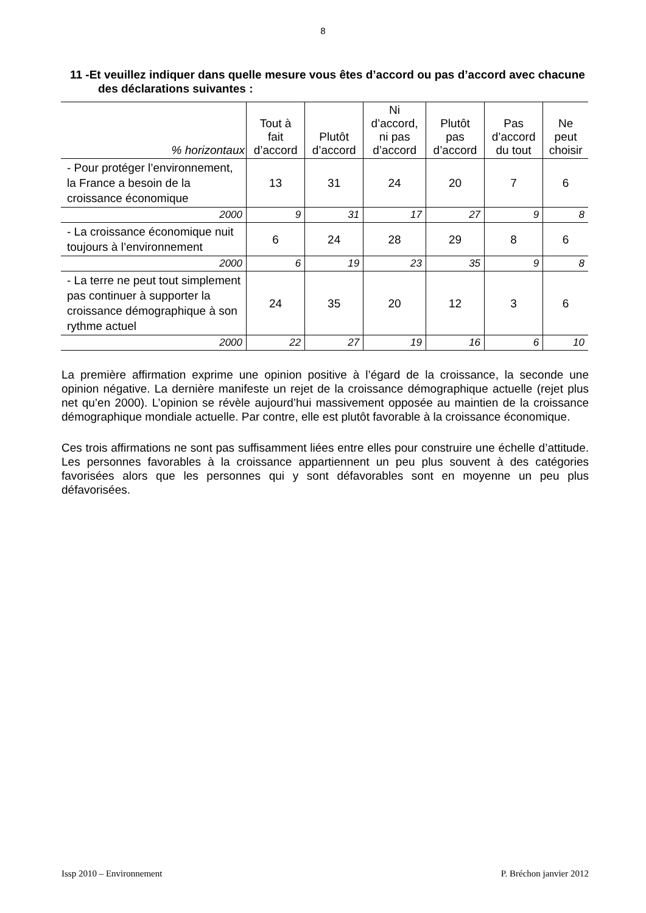8
11 -Et veuillez indiquer dans quelle mesure vous êtes d’accord ou pas d’accord avec chacune des déclarations suivantes :
| % horizontaux | Tout à fait d’accord | Plutôt d’accord | Ni d’accord, ni pas d’accord | Plutôt pas d’accord | Pas d’accord du tout | Ne peut choisir |
| --- | --- | --- | --- | --- | --- | --- |
| - Pour protéger l’environnement, la France a besoin de la croissance économique | 13 | 31 | 24 | 20 | 7 | 6 |
| 2000 | 9 | 31 | 17 | 27 | 9 | 8 |
| - La croissance économique nuit toujours à l’environnement | 6 | 24 | 28 | 29 | 8 | 6 |
| 2000 | 6 | 19 | 23 | 35 | 9 | 8 |
| - La terre ne peut tout simplement pas continuer à supporter la croissance démographique à son rythme actuel | 24 | 35 | 20 | 12 | 3 | 6 |
| 2000 | 22 | 27 | 19 | 16 | 6 | 10 |
La première affirmation exprime une opinion positive à l’égard de la croissance, la seconde une opinion négative. La dernière manifeste un rejet de la croissance démographique actuelle (rejet plus net qu’en 2000). L’opinion se révèle aujourd’hui massivement opposée au maintien de la croissance démographique mondiale actuelle. Par contre, elle est plutôt favorable à la croissance économique.
Ces trois affirmations ne sont pas suffisamment liées entre elles pour construire une échelle d’attitude. Les personnes favorables à la croissance appartiennent un peu plus souvent à des catégories favorisées alors que les personnes qui y sont défavorables sont en moyenne un peu plus défavorisées.
Issp 2010 – Environnement P. Bréchon janvier 2012